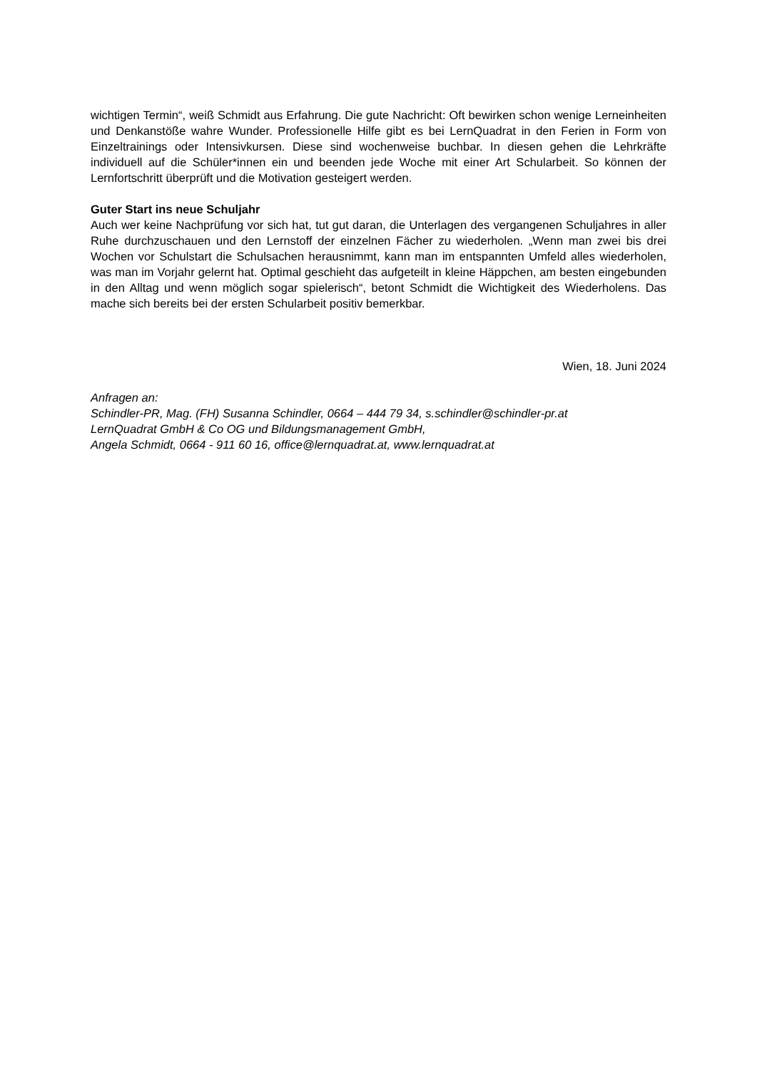wichtigen Termin“, weiß Schmidt aus Erfahrung. Die gute Nachricht: Oft bewirken schon wenige Lerneinheiten und Denkanstöße wahre Wunder. Professionelle Hilfe gibt es bei LernQuadrat in den Ferien in Form von Einzeltrainings oder Intensivkursen. Diese sind wochenweise buchbar. In diesen gehen die Lehrkräfte individuell auf die Schüler*innen ein und beenden jede Woche mit einer Art Schularbeit. So können der Lernfortschritt überprüft und die Motivation gesteigert werden.
Guter Start ins neue Schuljahr
Auch wer keine Nachprüfung vor sich hat, tut gut daran, die Unterlagen des vergangenen Schuljahres in aller Ruhe durchzuschauen und den Lernstoff der einzelnen Fächer zu wiederholen. „Wenn man zwei bis drei Wochen vor Schulstart die Schulsachen herausnimmt, kann man im entspannten Umfeld alles wiederholen, was man im Vorjahr gelernt hat. Optimal geschieht das aufgeteilt in kleine Häppchen, am besten eingebunden in den Alltag und wenn möglich sogar spielerisch“, betont Schmidt die Wichtigkeit des Wiederholens. Das mache sich bereits bei der ersten Schularbeit positiv bemerkbar.
Wien, 18. Juni 2024
Anfragen an:
Schindler-PR, Mag. (FH) Susanna Schindler, 0664 – 444 79 34, s.schindler@schindler-pr.at
LernQuadrat GmbH & Co OG und Bildungsmanagement GmbH,
Angela Schmidt, 0664 - 911 60 16, office@lernquadrat.at, www.lernquadrat.at